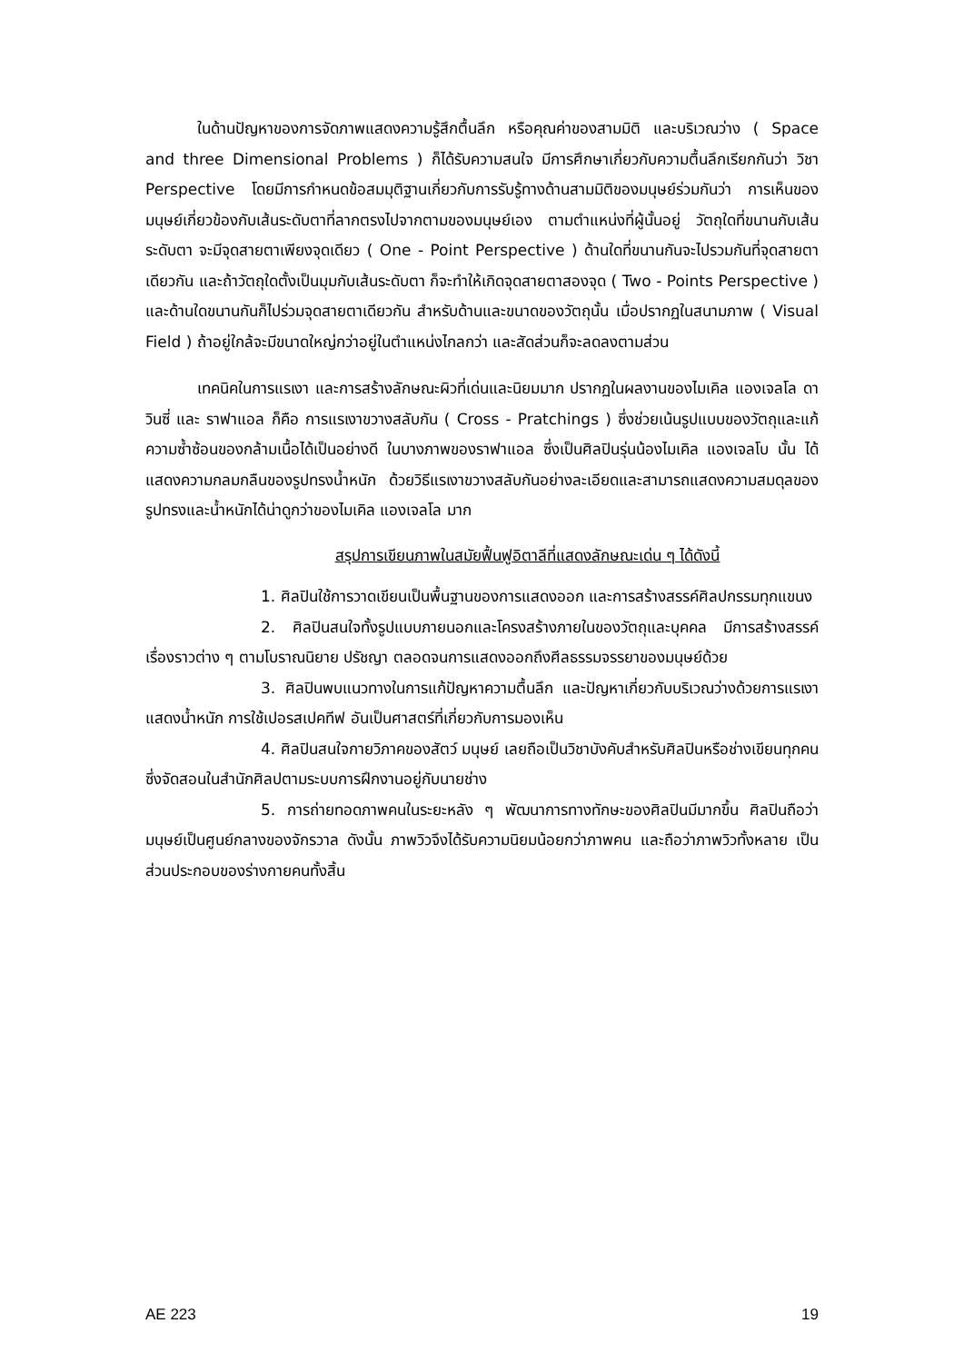ในด้านปัญหาของการจัดภาพแสดงความรู้สึกตื้นลึก หรือคุณค่าของสามมิติ และบริเวณว่าง ( Space and three Dimensional Problems ) ก็ได้รับความสนใจ มีการศึกษาเกี่ยวกับความตื้นลึกเรียกกันว่า วิชา Perspective โดยมีการกำหนดข้อสมมุติฐานเกี่ยวกับการรับรู้ทางด้านสามมิติของมนุษย์ร่วมกันว่า การเห็นของมนุษย์เกี่ยวข้องกับเส้นระดับตาที่ลากตรงไปจากตามของมนุษย์เอง ตามตำแหน่งที่ผู้นั้นอยู่ วัตถุใดที่ขนานกับเส้นระดับตา จะมีจุดสายตาเพียงจุดเดียว ( One - Point Perspective ) ด้านใดที่ขนานกันจะไปรวมกันที่จุดสายตาเดียวกัน และถ้าวัตถุใดตั้งเป็นมุมกับเส้นระดับตา ก็จะทำให้เกิดจุดสายตาสองจุด ( Two - Points Perspective ) และด้านใดขนานกันก็ไปร่วมจุดสายตาเดียวกัน สำหรับด้านและขนาดของวัตถุนั้น เมื่อปรากฏในสนามภาพ ( Visual Field ) ถ้าอยู่ใกล้จะมีขนาดใหญ่กว่าอยู่ในตำแหน่งไกลกว่า และสัดส่วนก็จะลดลงตามส่วน
เทคนิคในการแรเงา และการสร้างลักษณะผิวที่เด่นและนิยมมาก ปรากฏในผลงานของไมเคิล แองเจลโล ดาวินซี่ และ ราฟาแอล ก็คือ การแรเงาขวางสลับกัน ( Cross - Pratchings ) ซึ่งช่วยเน้นรูปแบบของวัตถุและแก้ความซ้ำซ้อนของกล้ามเนื้อได้เป็นอย่างดี ในบางภาพของราฟาแอล ซึ่งเป็นศิลปินรุ่นน้องไมเคิล แองเจลโบ นั้น ได้แสดงความกลมกลืนของรูปทรงน้ำหนัก ด้วยวิธีแรเงาขวางสลับกันอย่างละเอียดและสามารถแสดงความสมดุลของรูปทรงและน้ำหนักได้น่าดูกว่าของไมเคิล แองเจลโล มาก
สรุปการเขียนภาพในสมัยฟื้นฟูอิตาลีที่แสดงลักษณะเด่น ๆ ได้ดังนี้
1. ศิลปินใช้การวาดเขียนเป็นพื้นฐานของการแสดงออก และการสร้างสรรค์ศิลปกรรมทุกแขนง
2. ศิลปินสนใจทั้งรูปแบบภายนอกและโครงสร้างภายในของวัตถุและบุคคล มีการสร้างสรรค์เรื่องราวต่าง ๆ ตามโบราณนิยาย ปรัชญา ตลอดจนการแสดงออกถึงศีลธรรมจรรยาของมนุษย์ด้วย
3. ศิลปินพบแนวทางในการแก้ปัญหาความตื้นลึก และปัญหาเกี่ยวกับบริเวณว่างด้วยการแรเงาแสดงน้ำหนัก การใช้เปอรสเปคทีฟ อันเป็นศาสตร์ที่เกี่ยวกับการมองเห็น
4. ศิลปินสนใจกายวิภาคของสัตว์ มนุษย์ เลยถือเป็นวิชาบังคับสำหรับศิลปินหรือช่างเขียนทุกคน ซึ่งจัดสอนในสำนักศิลปตามระบบการฝึกงานอยู่กับนายช่าง
5. การถ่ายทอดภาพคนในระยะหลัง ๆ พัฒนาการทางทักษะของศิลปินมีมากขึ้น ศิลปินถือว่า มนุษย์เป็นศูนย์กลางของจักรวาล ดังนั้น ภาพวิวจึงได้รับความนิยมน้อยกว่าภาพคน และถือว่าภาพวิวทั้งหลาย เป็นส่วนประกอบของร่างกายคนทั้งสิ้น
AE 223 19